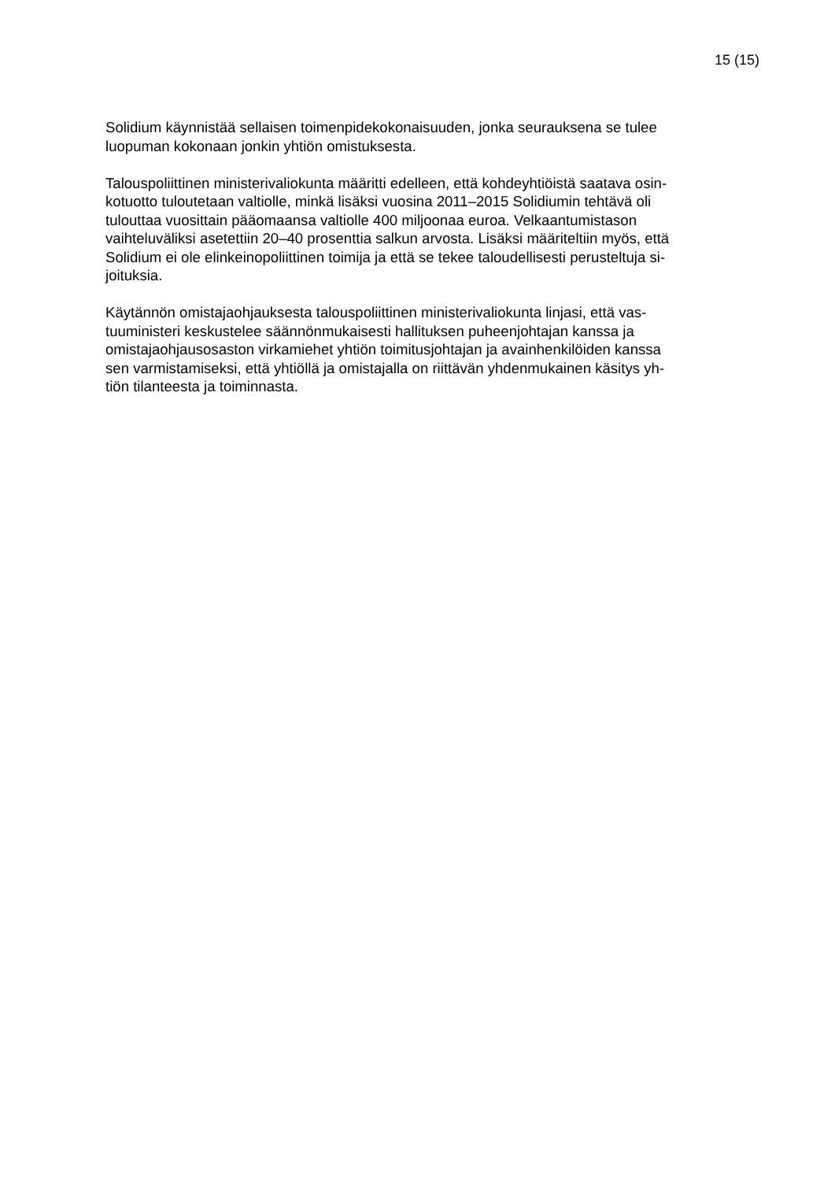15 (15)
Solidium käynnistää sellaisen toimenpidekokonaisuuden, jonka seurauksena se tulee
luopuman kokonaan jonkin yhtiön omistuksesta.
Talouspoliittinen ministerivaliokunta määritti edelleen, että kohdeyhtiöistä saatava osin-
kotuotto tuloutetaan valtiolle, minkä lisäksi vuosina 2011–2015 Solidiumin tehtävä oli
tulouttaa vuosittain pääomaansa valtiolle 400 miljoonaa euroa. Velkaantumistason
vaihteluväliksi asetettiin 20–40 prosenttia salkun arvosta. Lisäksi määriteltiin myös, että
Solidium ei ole elinkeinopoliittinen toimija ja että se tekee taloudellisesti perusteltuja si-
joituksia.
Käytännön omistajaohjauksesta talouspoliittinen ministerivaliokunta linjasi, että vas-
tuuministeri keskustelee säännönmukaisesti hallituksen puheenjohtajan kanssa ja
omistajaohjausosaston virkamiehet yhtiön toimitusjohtajan ja avainhenkilöiden kanssa
sen varmistamiseksi, että yhtiöllä ja omistajalla on riittävän yhdenmukainen käsitys yh-
tiön tilanteesta ja toiminnasta.